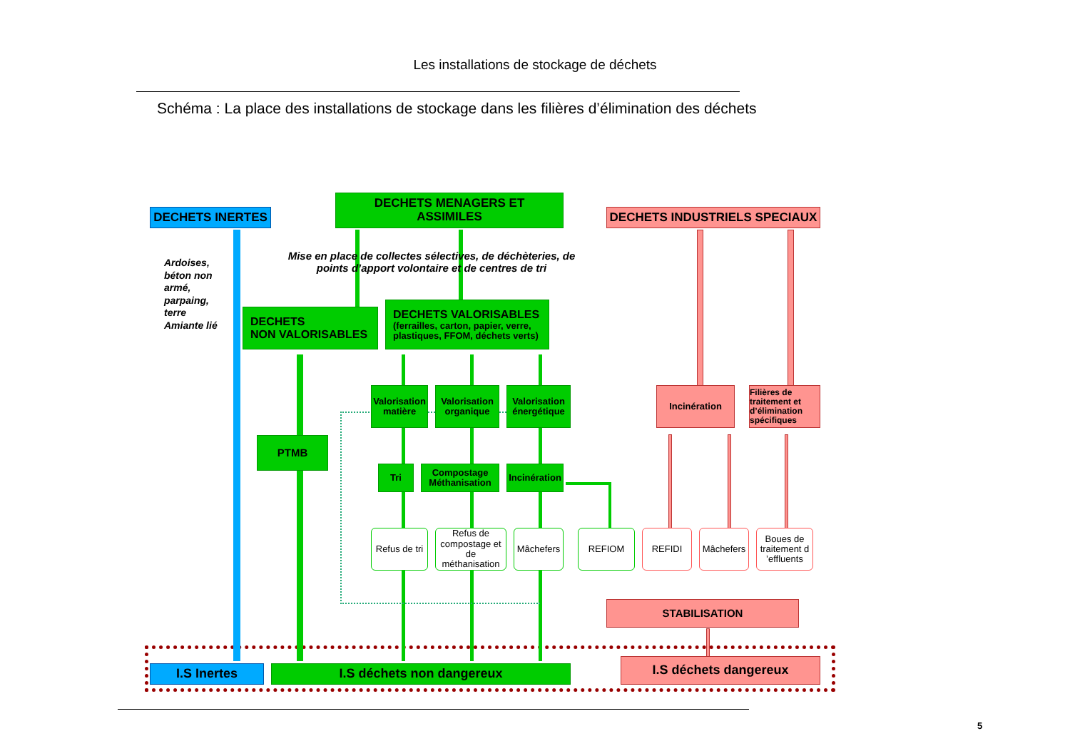Les installations de stockage de déchets
Schéma : La place des installations de stockage dans les filières d’élimination des déchets
DECHETS INERTES
DECHETS MENAGERS ET
ASSIMILES
DECHETS INDUSTRIELS SPECIAUX
Mise en place de collectes sélectives, de déchèteries, de points d’apport volontaire et de centres de tri
Ardoises, béton non armé, parpaing, terre Amiante lié
DECHETS
NON VALORISABLES
DECHETS VALORISABLES
(ferrailles, carton, papier, verre, plastiques, FFOM, déchets verts)
Valorisation matière
Valorisation organique
Valorisation énergétique
Incinération
Filières de traitement et d’élimination spécifiques
PTMB
Tri
Compostage Méthanisation
Incinération
Refus de tri
Refus de compostage et de méthanisation
Mâchefers
REFIOM
REFIDI
Mâchefers
Boues de traitement d ’effluents
STABILISATION
I.S Inertes
I.S déchets non dangereux
I.S déchets dangereux
5